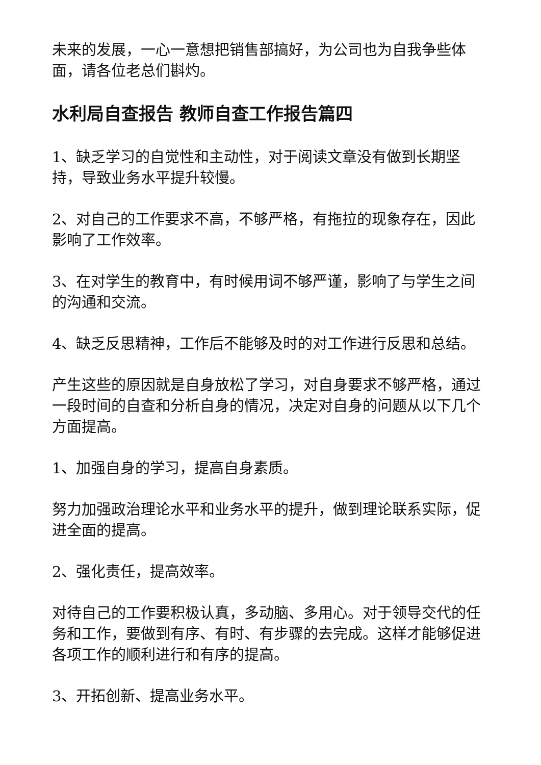未来的发展，一心一意想把销售部搞好，为公司也为自我争些体面，请各位老总们斟灼。
水利局自查报告 教师自查工作报告篇四
1、缺乏学习的自觉性和主动性，对于阅读文章没有做到长期坚持，导致业务水平提升较慢。
2、对自己的工作要求不高，不够严格，有拖拉的现象存在，因此影响了工作效率。
3、在对学生的教育中，有时候用词不够严谨，影响了与学生之间的沟通和交流。
4、缺乏反思精神，工作后不能够及时的对工作进行反思和总结。
产生这些的原因就是自身放松了学习，对自身要求不够严格，通过一段时间的自查和分析自身的情况，决定对自身的问题从以下几个方面提高。
1、加强自身的学习，提高自身素质。
努力加强政治理论水平和业务水平的提升，做到理论联系实际，促进全面的提高。
2、强化责任，提高效率。
对待自己的工作要积极认真，多动脑、多用心。对于领导交代的任务和工作，要做到有序、有时、有步骤的去完成。这样才能够促进各项工作的顺利进行和有序的提高。
3、开拓创新、提高业务水平。